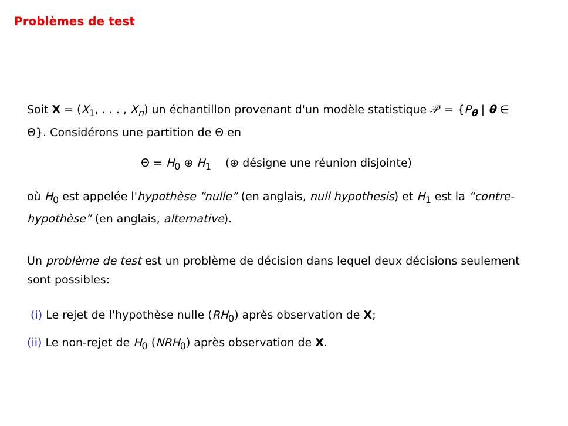Problèmes de test
Soit X = (X<sub>1</sub>, . . . , X<sub>n</sub>) un échantillon provenant d'un modèle statistique 𝒫 = {P<sub>θ</sub> | θ ∈ Θ}. Considérons une partition de Θ en
Θ = H<sub>0</sub> ⊕ H<sub>1</sub> (⊕ désigne une réunion disjointe)
où H<sub>0</sub> est appelée l'hypothèse “nulle” (en anglais, null hypothesis) et H<sub>1</sub> est la “contre-hypothèse” (en anglais, alternative).
Un problème de test est un problème de décision dans lequel deux décisions seulement sont possibles:
(i) Le rejet de l'hypothèse nulle (RH<sub>0</sub>) après observation de X;
(ii) Le non-rejet de H<sub>0</sub> (NRH<sub>0</sub>) après observation de X.